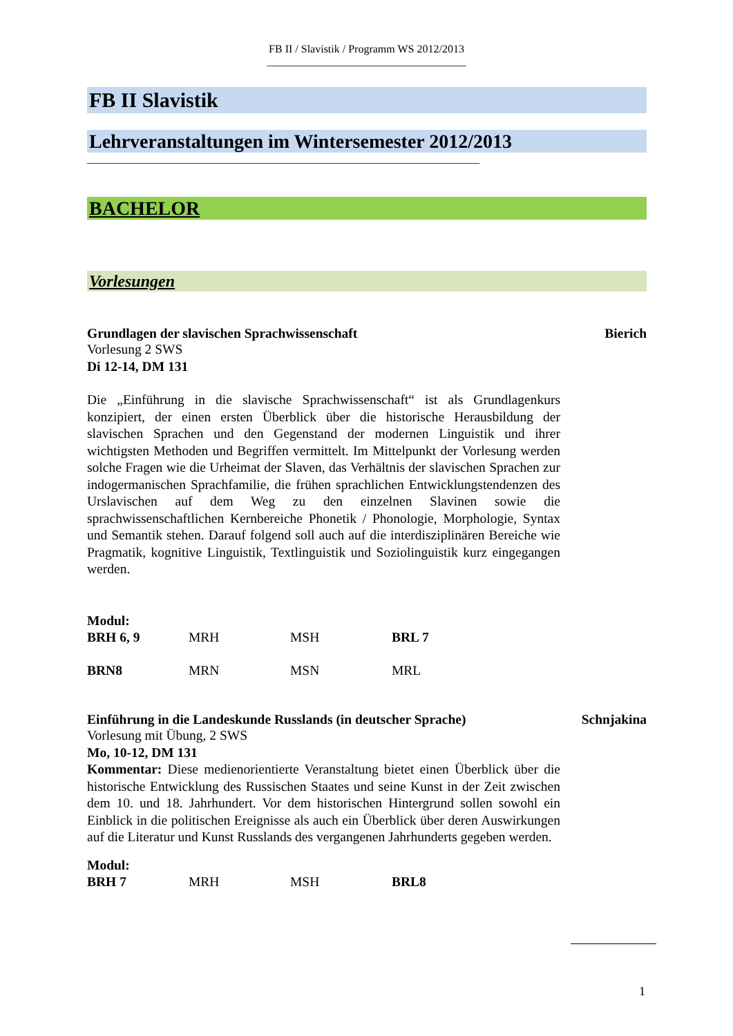FB II / Slavistik / Programm WS 2012/2013
____________________________________
FB II Slavistik
Lehrveranstaltungen im Wintersemester 2012/2013
_______________________________________________________________________
BACHELOR
Vorlesungen
Grundlagen der slavischen Sprachwissenschaft Bierich
Vorlesung 2 SWS
Di 12-14, DM 131
Die „Einführung in die slavische Sprachwissenschaft“ ist als Grundlagenkurs konzipiert, der einen ersten Überblick über die historische Herausbildung der slavischen Sprachen und den Gegenstand der modernen Linguistik und ihrer wichtigsten Methoden und Begriffen vermittelt. Im Mittelpunkt der Vorlesung werden solche Fragen wie die Urheimat der Slaven, das Verhältnis der slavischen Sprachen zur indogermanischen Sprachfamilie, die frühen sprachlichen Entwicklungstendenzen des Urslavischen auf dem Weg zu den einzelnen Slavinen sowie die sprachwissenschaftlichen Kernbereiche Phonetik / Phonologie, Morphologie, Syntax und Semantik stehen. Darauf folgend soll auch auf die interdisziplinären Bereiche wie Pragmatik, kognitive Linguistik, Textlinguistik und Soziolinguistik kurz eingegangen werden.
Modul:
| BRH 6, 9 | MRH | MSH | BRL 7 |
| BRN8 | MRN | MSN | MRL |
Einführung in die Landeskunde Russlands (in deutscher Sprache) Schnjakina
Vorlesung mit Übung, 2 SWS
Mo, 10-12, DM 131
Kommentar: Diese medienorientierte Veranstaltung bietet einen Überblick über die historische Entwicklung des Russischen Staates und seine Kunst in der Zeit zwischen dem 10. und 18. Jahrhundert. Vor dem historischen Hintergrund sollen sowohl ein Einblick in die politischen Ereignisse als auch ein Überblick über deren Auswirkungen auf die Literatur und Kunst Russlands des vergangenen Jahrhunderts gegeben werden.
Modul:
| BRH 7 | MRH | MSH | BRL8 |
1